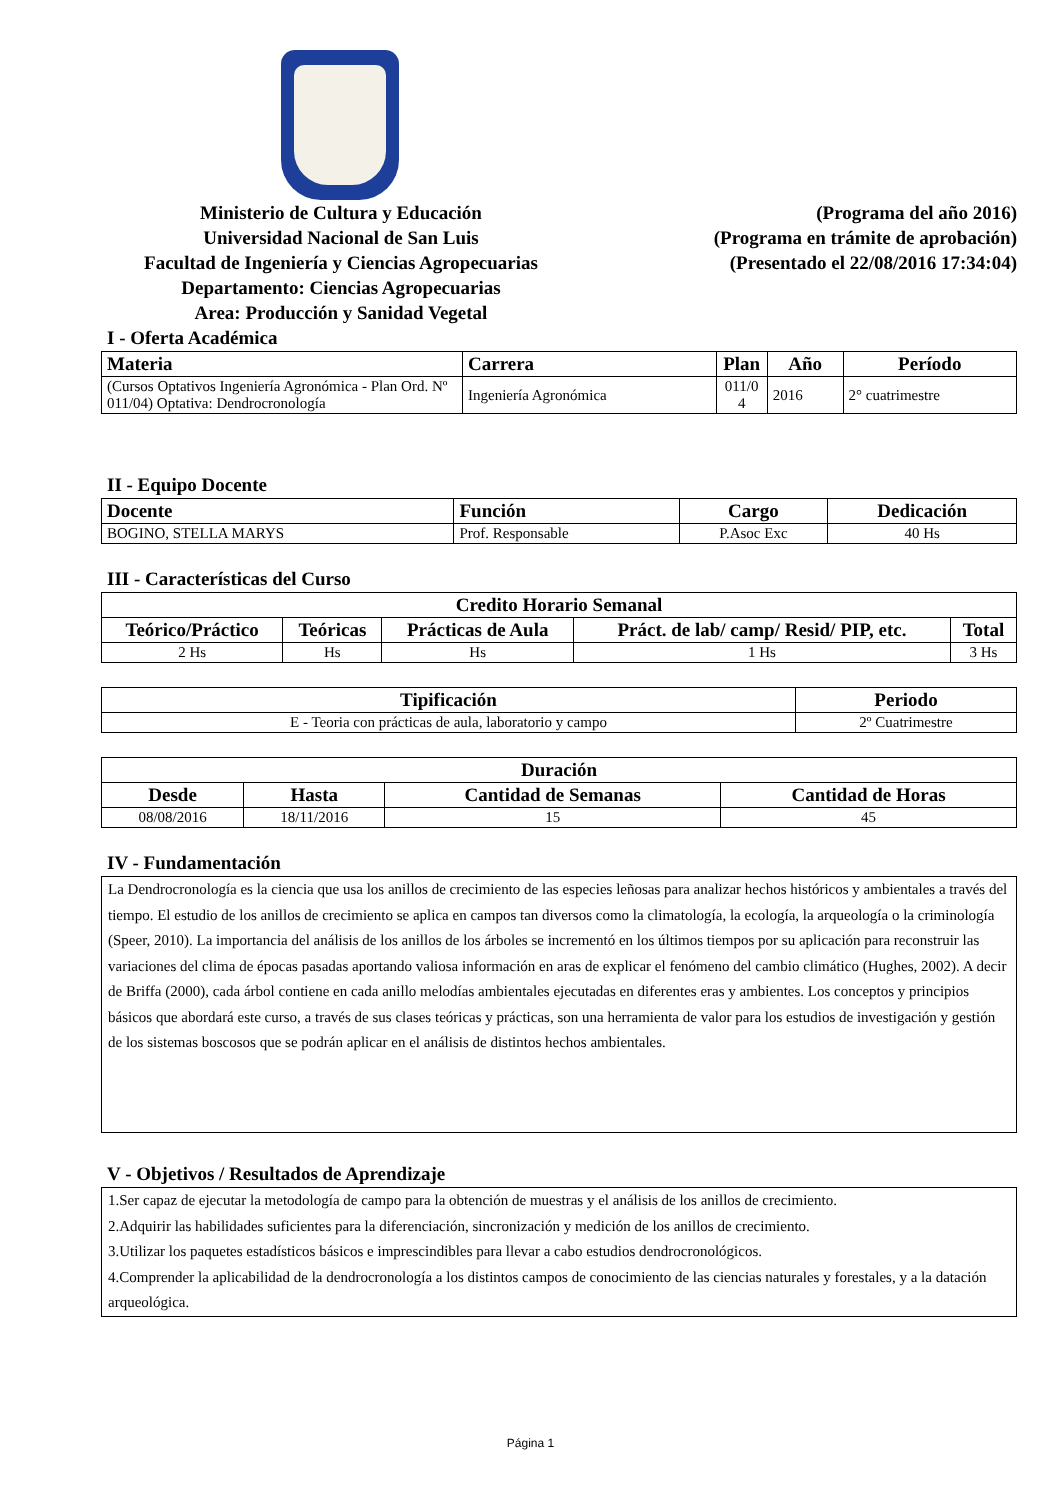Ministerio de Cultura y Educación
Universidad Nacional de San Luis
Facultad de Ingeniería y Ciencias Agropecuarias
Departamento: Ciencias Agropecuarias
Area: Producción y Sanidad Vegetal
(Programa del año 2016)
(Programa en trámite de aprobación)
(Presentado el 22/08/2016 17:34:04)
I - Oferta Académica
| Materia | Carrera | Plan | Año | Período |
| --- | --- | --- | --- | --- |
| (Cursos Optativos Ingeniería Agronómica - Plan Ord. Nº 011/04) Optativa: Dendrocronología | Ingeniería Agronómica | 011/0 4 | 2016 | 2° cuatrimestre |
II - Equipo Docente
| Docente | Función | Cargo | Dedicación |
| --- | --- | --- | --- |
| BOGINO, STELLA MARYS | Prof. Responsable | P.Asoc Exc | 40 Hs |
III - Características del Curso
| Credito Horario Semanal | | | | |
| --- | --- | --- | --- | --- |
| Teórico/Práctico | Teóricas | Prácticas de Aula | Práct. de lab/ camp/ Resid/ PIP, etc. | Total |
| 2 Hs | Hs | Hs | 1 Hs | 3 Hs |
| Tipificación | Periodo |
| --- | --- |
| E - Teoria con prácticas de aula, laboratorio y campo | 2º Cuatrimestre |
| Duración | | | |
| --- | --- | --- | --- |
| Desde | Hasta | Cantidad de Semanas | Cantidad de Horas |
| 08/08/2016 | 18/11/2016 | 15 | 45 |
IV - Fundamentación
La Dendrocronología es la ciencia que usa los anillos de crecimiento de las especies leñosas para analizar hechos históricos y ambientales a través del tiempo. El estudio de los anillos de crecimiento se aplica en campos tan diversos como la climatología, la ecología, la arqueología o la criminología (Speer, 2010). La importancia del análisis de los anillos de los árboles se incrementó en los últimos tiempos por su aplicación para reconstruir las variaciones del clima de épocas pasadas aportando valiosa información en aras de explicar el fenómeno del cambio climático (Hughes, 2002). A decir de Briffa (2000), cada árbol contiene en cada anillo melodías ambientales ejecutadas en diferentes eras y ambientes. Los conceptos y principios básicos que abordará este curso, a través de sus clases teóricas y prácticas, son una herramienta de valor para los estudios de investigación y gestión de los sistemas boscosos que se podrán aplicar en el análisis de distintos hechos ambientales.
V - Objetivos / Resultados de Aprendizaje
1.Ser capaz de ejecutar la metodología de campo para la obtención de muestras y el análisis de los anillos de crecimiento.
2.Adquirir las habilidades suficientes para la diferenciación, sincronización y medición de los anillos de crecimiento.
3.Utilizar los paquetes estadísticos básicos e imprescindibles para llevar a cabo estudios dendrocronológicos.
4.Comprender la aplicabilidad de la dendrocronología a los distintos campos de conocimiento de las ciencias naturales y forestales, y a la datación arqueológica.
Página 1